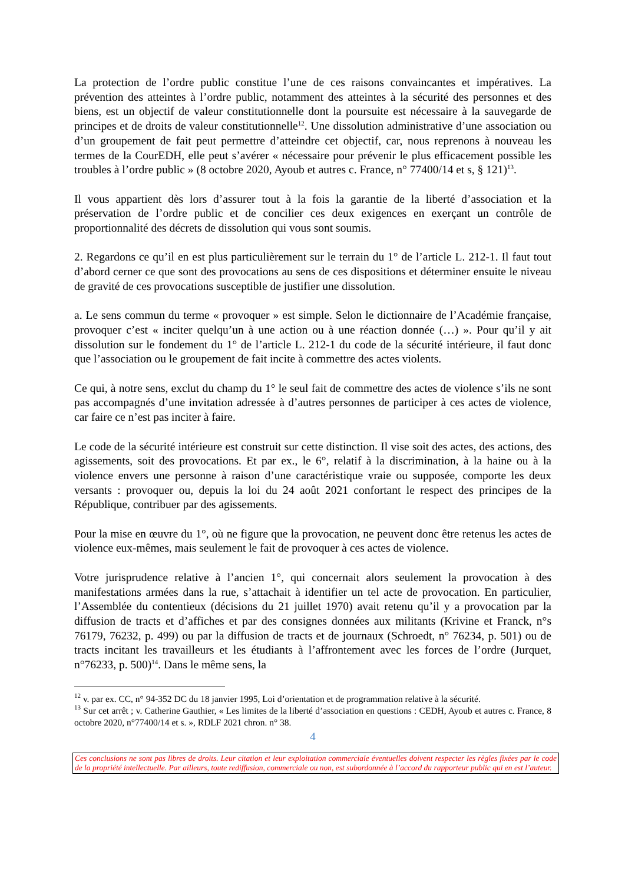La protection de l’ordre public constitue l’une de ces raisons convaincantes et impératives. La prévention des atteintes à l’ordre public, notamment des atteintes à la sécurité des personnes et des biens, est un objectif de valeur constitutionnelle dont la poursuite est nécessaire à la sauvegarde de principes et de droits de valeur constitutionnelle<sup>12</sup>. Une dissolution administrative d’une association ou d’un groupement de fait peut permettre d’atteindre cet objectif, car, nous reprenons à nouveau les termes de la CourEDH, elle peut s’avérer « nécessaire pour prévenir le plus efficacement possible les troubles à l’ordre public » (8 octobre 2020, Ayoub et autres c. France, n° 77400/14 et s, § 121)<sup>13</sup>.
Il vous appartient dès lors d’assurer tout à la fois la garantie de la liberté d’association et la préservation de l’ordre public et de concilier ces deux exigences en exerçant un contrôle de proportionnalité des décrets de dissolution qui vous sont soumis.
2. Regardons ce qu’il en est plus particulièrement sur le terrain du 1° de l’article L. 212-1. Il faut tout d’abord cerner ce que sont des provocations au sens de ces dispositions et déterminer ensuite le niveau de gravité de ces provocations susceptible de justifier une dissolution.
a. Le sens commun du terme « provoquer » est simple. Selon le dictionnaire de l’Académie française, provoquer c’est « inciter quelqu’un à une action ou à une réaction donnée (…) ». Pour qu’il y ait dissolution sur le fondement du 1° de l’article L. 212-1 du code de la sécurité intérieure, il faut donc que l’association ou le groupement de fait incite à commettre des actes violents.
Ce qui, à notre sens, exclut du champ du 1° le seul fait de commettre des actes de violence s’ils ne sont pas accompagnés d’une invitation adressée à d’autres personnes de participer à ces actes de violence, car faire ce n’est pas inciter à faire.
Le code de la sécurité intérieure est construit sur cette distinction. Il vise soit des actes, des actions, des agissements, soit des provocations. Et par ex., le 6°, relatif à la discrimination, à la haine ou à la violence envers une personne à raison d’une caractéristique vraie ou supposée, comporte les deux versants : provoquer ou, depuis la loi du 24 août 2021 confortant le respect des principes de la République, contribuer par des agissements.
Pour la mise en œuvre du 1°, où ne figure que la provocation, ne peuvent donc être retenus les actes de violence eux-mêmes, mais seulement le fait de provoquer à ces actes de violence.
Votre jurisprudence relative à l’ancien 1°, qui concernait alors seulement la provocation à des manifestations armées dans la rue, s’attachait à identifier un tel acte de provocation. En particulier, l’Assemblée du contentieux (décisions du 21 juillet 1970) avait retenu qu’il y a provocation par la diffusion de tracts et d’affiches et par des consignes données aux militants (Krivine et Franck, n°s 76179, 76232, p. 499) ou par la diffusion de tracts et de journaux (Schroedt, n° 76234, p. 501) ou de tracts incitant les travailleurs et les étudiants à l’affrontement avec les forces de l’ordre (Jurquet, n°76233, p. 500)<sup>14</sup>. Dans le même sens, la
<sup>12</sup> v. par ex. CC, n° 94-352 DC du 18 janvier 1995, Loi d’orientation et de programmation relative à la sécurité.
<sup>13</sup> Sur cet arrêt ; v. Catherine Gauthier, « Les limites de la liberté d’association en questions : CEDH, Ayoub et autres c. France, 8 octobre 2020, n°77400/14 et s. », RDLF 2021 chron. n° 38.
4
Ces conclusions ne sont pas libres de droits. Leur citation et leur exploitation commerciale éventuelles doivent respecter les règles fixées par le code de la propriété intellectuelle. Par ailleurs, toute rediffusion, commerciale ou non, est subordonnée à l’accord du rapporteur public qui en est l’auteur.